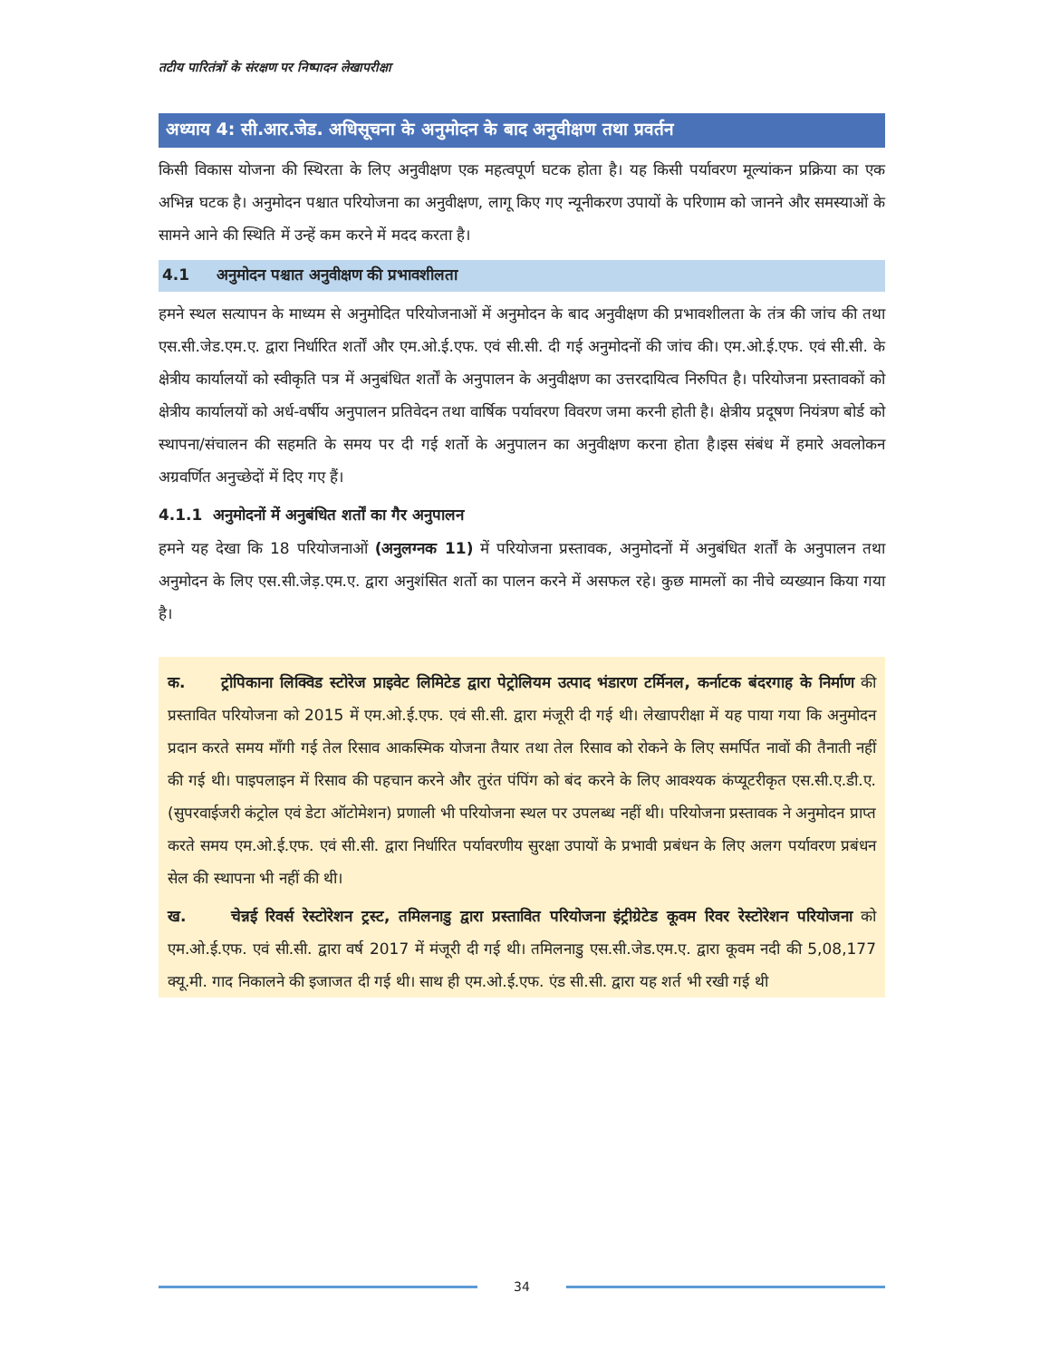तटीय पारितंत्रों के संरक्षण पर निष्पादन लेखापरीक्षा
अध्याय 4: सी.आर.जेड. अधिसूचना के अनुमोदन के बाद अनुवीक्षण तथा प्रवर्तन
किसी विकास योजना की स्थिरता के लिए अनुवीक्षण एक महत्वपूर्ण घटक होता है। यह किसी पर्यावरण मूल्यांकन प्रक्रिया का एक अभिन्न घटक है। अनुमोदन पश्चात परियोजना का अनुवीक्षण, लागू किए गए न्यूनीकरण उपायों के परिणाम को जानने और समस्याओं के सामने आने की स्थिति में उन्हें कम करने में मदद करता है।
4.1 अनुमोदन पश्चात अनुवीक्षण की प्रभावशीलता
हमने स्थल सत्यापन के माध्यम से अनुमोदित परियोजनाओं में अनुमोदन के बाद अनुवीक्षण की प्रभावशीलता के तंत्र की जांच की तथा एस.सी.जेड.एम.ए. द्वारा निर्धारित शर्तों और एम.ओ.ई.एफ. एवं सी.सी. दी गई अनुमोदनों की जांच की। एम.ओ.ई.एफ. एवं सी.सी. के क्षेत्रीय कार्यालयों को स्वीकृति पत्र में अनुबंधित शर्तों के अनुपालन के अनुवीक्षण का उत्तरदायित्व निरुपित है। परियोजना प्रस्तावकों को क्षेत्रीय कार्यालयों को अर्ध-वर्षीय अनुपालन प्रतिवेदन तथा वार्षिक पर्यावरण विवरण जमा करनी होती है। क्षेत्रीय प्रदूषण नियंत्रण बोर्ड को स्थापना/संचालन की सहमति के समय पर दी गई शर्तो के अनुपालन का अनुवीक्षण करना होता है।इस संबंध में हमारे अवलोकन अग्रवर्णित अनुच्छेदों में दिए गए हैं।
4.1.1 अनुमोदनों में अनुबंधित शर्तों का गैर अनुपालन
हमने यह देखा कि 18 परियोजनाओं (अनुलग्नक 11) में परियोजना प्रस्तावक, अनुमोदनों में अनुबंधित शर्तों के अनुपालन तथा अनुमोदन के लिए एस.सी.जेड़.एम.ए. द्वारा अनुशंसित शर्तो का पालन करने में असफल रहे। कुछ मामलों का नीचे व्यख्यान किया गया है।
क. ट्रोपिकाना लिक्विड स्टोरेज प्राइवेट लिमिटेड द्वारा पेट्रोलियम उत्पाद भंडारण टर्मिनल, कर्नाटक बंदरगाह के निर्माण की प्रस्तावित परियोजना को 2015 में एम.ओ.ई.एफ. एवं सी.सी. द्वारा मंजूरी दी गई थी। लेखापरीक्षा में यह पाया गया कि अनुमोदन प्रदान करते समय माँगी गई तेल रिसाव आकस्मिक योजना तैयार तथा तेल रिसाव को रोकने के लिए समर्पित नावों की तैनाती नहीं की गई थी। पाइपलाइन में रिसाव की पहचान करने और तुरंत पंपिंग को बंद करने के लिए आवश्यक कंप्यूटरीकृत एस.सी.ए.डी.ए. (सुपरवाईजरी कंट्रोल एवं डेटा ऑटोमेशन) प्रणाली भी परियोजना स्थल पर उपलब्ध नहीं थी। परियोजना प्रस्तावक ने अनुमोदन प्राप्त करते समय एम.ओ.ई.एफ. एवं सी.सी. द्वारा निर्धारित पर्यावरणीय सुरक्षा उपायों के प्रभावी प्रबंधन के लिए अलग पर्यावरण प्रबंधन सेल की स्थापना भी नहीं की थी।
ख. चेन्नई रिवर्स रेस्टोरेशन ट्रस्ट, तमिलनाडु द्वारा प्रस्तावित परियोजना इंट्रीग्रेटेड कूवम रिवर रेस्टोरेशन परियोजना को एम.ओ.ई.एफ. एवं सी.सी. द्वारा वर्ष 2017 में मंजूरी दी गई थी। तमिलनाडु एस.सी.जेड.एम.ए. द्वारा कूवम नदी की 5,08,177 क्यू.मी. गाद निकालने की इजाजत दी गई थी। साथ ही एम.ओ.ई.एफ. एंड सी.सी. द्वारा यह शर्त भी रखी गई थी
34